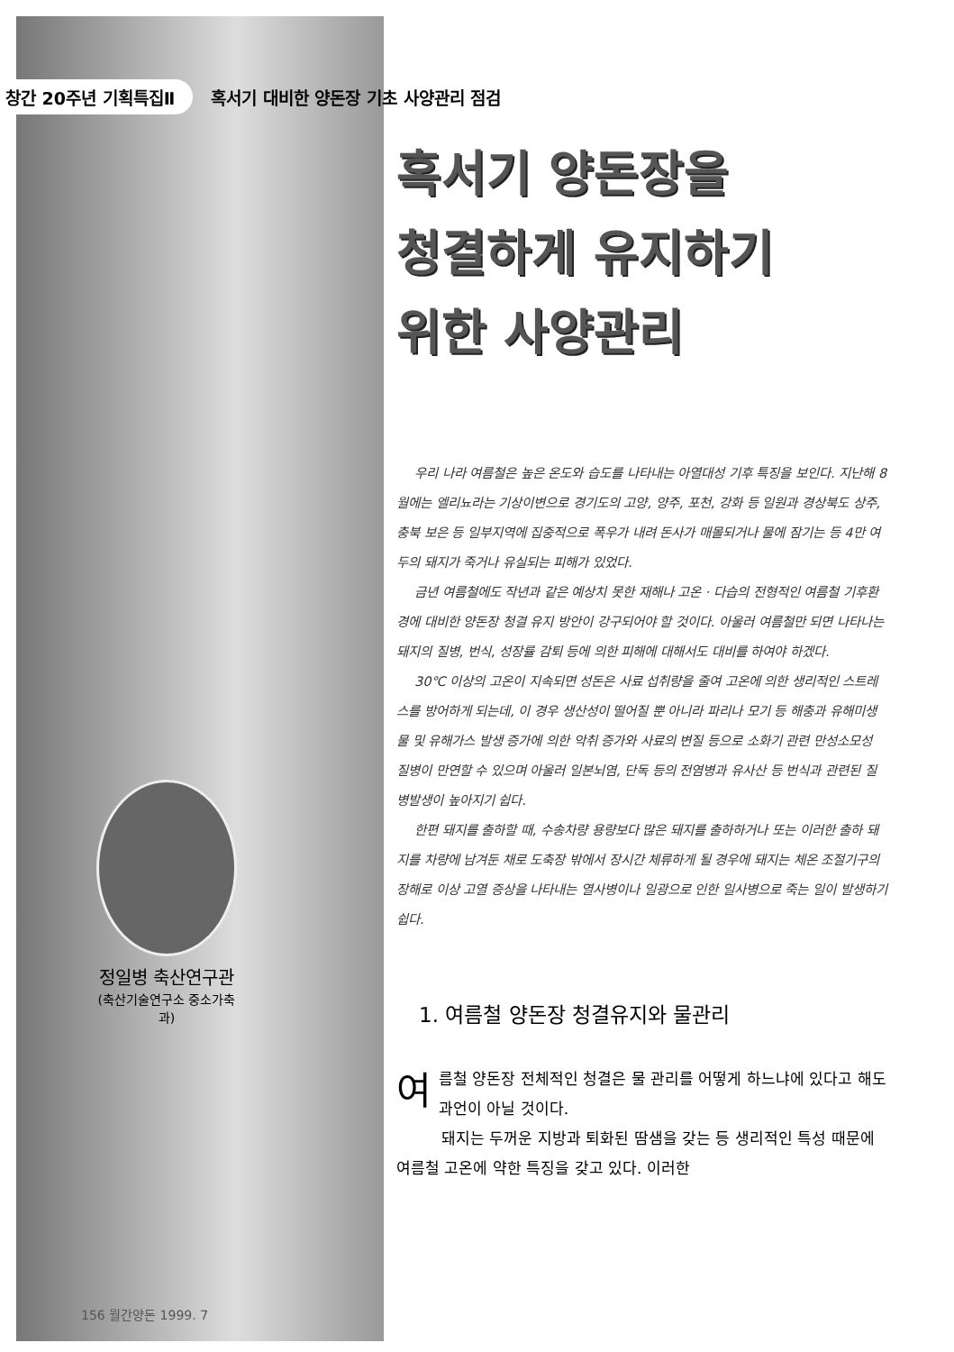창간 20주년 기획특집Ⅱ 혹서기 대비한 양돈장 기초 사양관리 점검
정일병 축산연구관
(축산기술연구소 중소가축과)
혹서기 양돈장을
청결하게 유지하기
위한 사양관리
우리 나라 여름철은 높은 온도와 습도를 나타내는 아열대성 기후 특징을 보인다. 지난해 8월에는 엘리뇨라는 기상이변으로 경기도의 고양, 양주, 포천, 강화 등 일원과 경상북도 상주, 충북 보은 등 일부지역에 집중적으로 폭우가 내려 돈사가 매몰되거나 물에 잠기는 등 4만 여두의 돼지가 죽거나 유실되는 피해가 있었다.
금년 여름철에도 작년과 같은 예상치 못한 재해나 고온 · 다습의 전형적인 여름철 기후환경에 대비한 양돈장 청결 유지 방안이 강구되어야 할 것이다. 아울러 여름철만 되면 나타나는 돼지의 질병, 번식, 성장률 감퇴 등에 의한 피해에 대해서도 대비를 하여야 하겠다.
30℃ 이상의 고온이 지속되면 성돈은 사료 섭취량을 줄여 고온에 의한 생리적인 스트레스를 방어하게 되는데, 이 경우 생산성이 떨어질 뿐 아니라 파리나 모기 등 해충과 유해미생물 및 유해가스 발생 증가에 의한 악취 증가와 사료의 변질 등으로 소화기 관련 만성소모성 질병이 만연할 수 있으며 아울러 일본뇌염, 단독 등의 전염병과 유사산 등 번식과 관련된 질병발생이 높아지기 쉽다.
한편 돼지를 출하할 때, 수송차량 용량보다 많은 돼지를 출하하거나 또는 이러한 출하 돼지를 차량에 남겨둔 채로 도축장 밖에서 장시간 체류하게 될 경우에 돼지는 체온 조절기구의 장해로 이상 고열 증상을 나타내는 열사병이나 일광으로 인한 일사병으로 죽는 일이 발생하기 쉽다.
1. 여름철 양돈장 청결유지와 물관리
여름철 양돈장 전체적인 청결은 물 관리를 어떻게 하느냐에 있다고 해도 과언이 아닐 것이다.
돼지는 두꺼운 지방과 퇴화된 땀샘을 갖는 등 생리적인 특성 때문에 여름철 고온에 약한 특징을 갖고 있다. 이러한
156 월간양돈 1999. 7